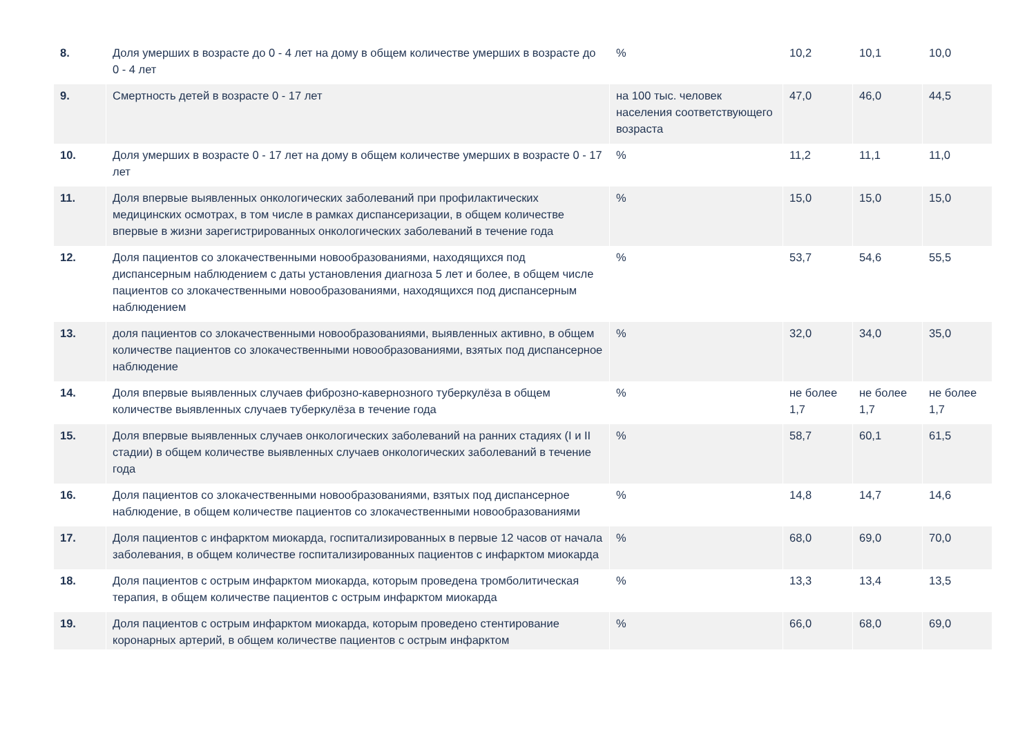| 8. | Доля умерших в возрасте до 0 - 4 лет на дому в общем количестве умерших в возрасте до 0 - 4 лет | % | 10,2 | 10,1 | 10,0 |
| 9. | Смертность детей в возрасте 0 - 17 лет | на 100 тыс. человек населения соответствующего возраста | 47,0 | 46,0 | 44,5 |
| 10. | Доля умерших в возрасте 0 - 17 лет на дому в общем количестве умерших в возрасте 0 - 17 лет | % | 11,2 | 11,1 | 11,0 |
| 11. | Доля впервые выявленных онкологических заболеваний при профилактических медицинских осмотрах, в том числе в рамках диспансеризации, в общем количестве впервые в жизни зарегистрированных онкологических заболеваний в течение года | % | 15,0 | 15,0 | 15,0 |
| 12. | Доля пациентов со злокачественными новообразованиями, находящихся под диспансерным наблюдением с даты установления диагноза 5 лет и более, в общем числе пациентов со злокачественными новообразованиями, находящихся под диспансерным наблюдением | % | 53,7 | 54,6 | 55,5 |
| 13. | доля пациентов со злокачественными новообразованиями, выявленных активно, в общем количестве пациентов со злокачественными новообразованиями, взятых под диспансерное наблюдение | % | 32,0 | 34,0 | 35,0 |
| 14. | Доля впервые выявленных случаев фиброзно-кавернозного туберкулёза в общем количестве выявленных случаев туберкулёза в течение года | % | не более 1,7 | не более 1,7 | не более 1,7 |
| 15. | Доля впервые выявленных случаев онкологических заболеваний на ранних стадиях (I и II стадии) в общем количестве выявленных случаев онкологических заболеваний в течение года | % | 58,7 | 60,1 | 61,5 |
| 16. | Доля пациентов со злокачественными новообразованиями, взятых под диспансерное наблюдение, в общем количестве пациентов со злокачественными новообразованиями | % | 14,8 | 14,7 | 14,6 |
| 17. | Доля пациентов с инфарктом миокарда, госпитализированных в первые 12 часов от начала заболевания, в общем количестве госпитализированных пациентов с инфарктом миокарда | % | 68,0 | 69,0 | 70,0 |
| 18. | Доля пациентов с острым инфарктом миокарда, которым проведена тромболитическая терапия, в общем количестве пациентов с острым инфарктом миокарда | % | 13,3 | 13,4 | 13,5 |
| 19. | Доля пациентов с острым инфарктом миокарда, которым проведено стентирование коронарных артерий, в общем количестве пациентов с острым инфарктом | % | 66,0 | 68,0 | 69,0 |